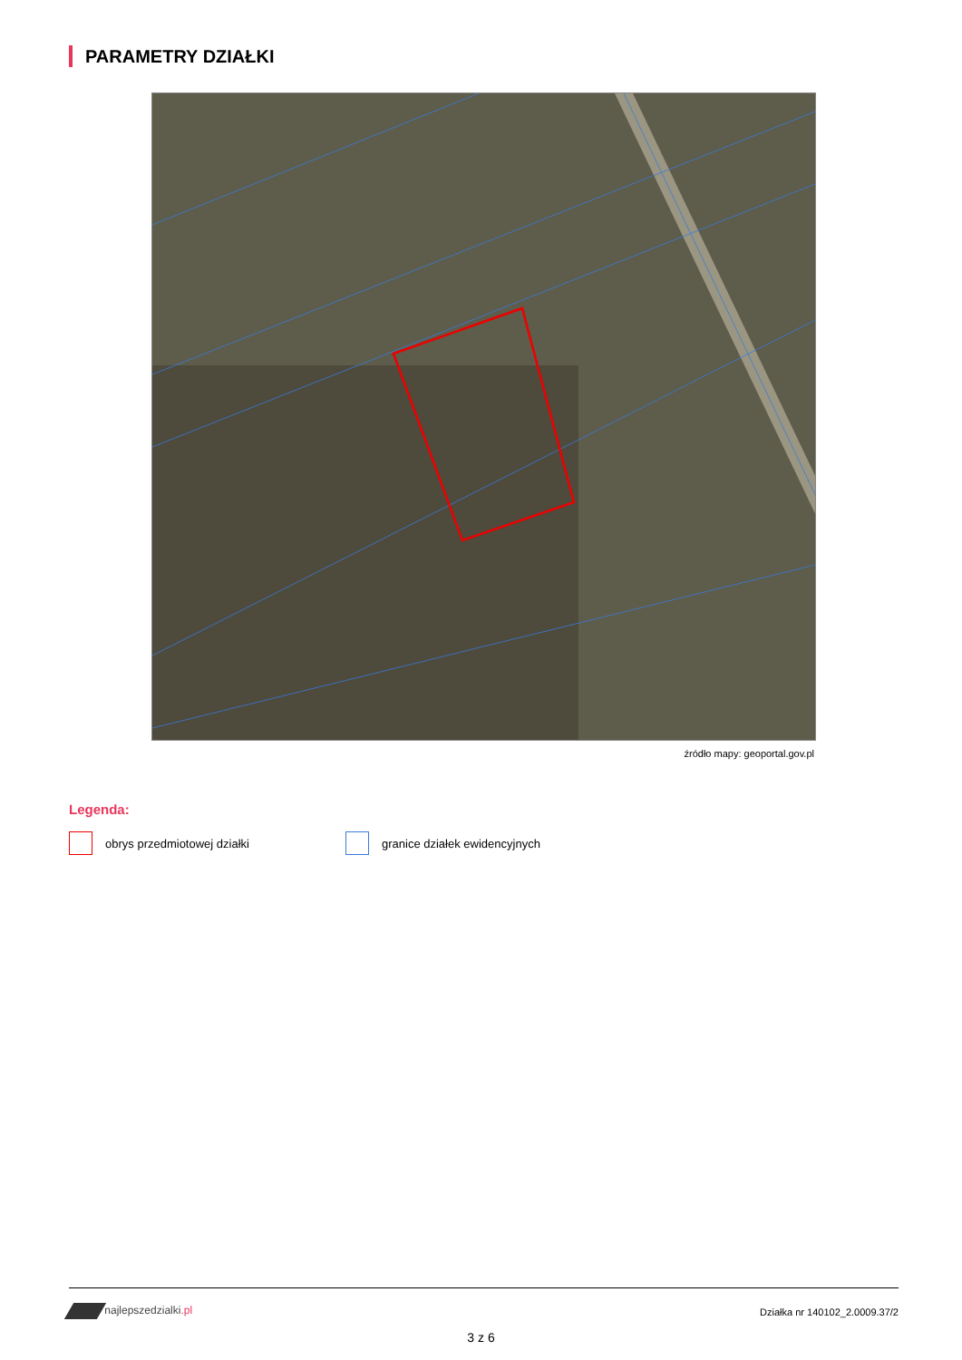PARAMETRY DZIAŁKI
źródło mapy: geoportal.gov.pl
Legenda:
obrys przedmiotowej działki granice działek ewidencyjnych
najlepszedzialki.pl Działka nr 140102_2.0009.37/2
3 z 6